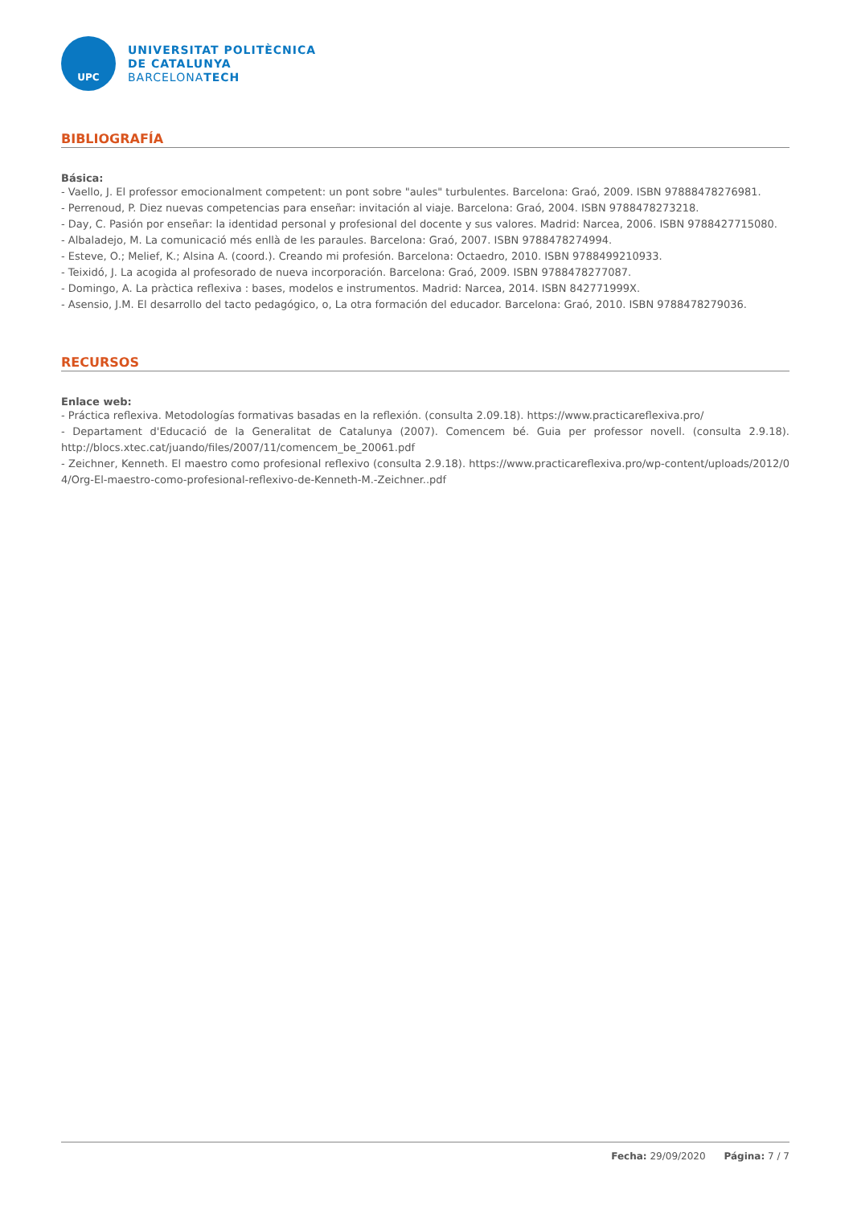UPC
UNIVERSITAT POLITÈCNICA
DE CATALUNYA
BARCELONATECH
BIBLIOGRAFÍA
Básica:
- Vaello, J. El professor emocionalment competent: un pont sobre "aules" turbulentes. Barcelona: Graó, 2009. ISBN 97888478276981.
- Perrenoud, P. Diez nuevas competencias para enseñar: invitación al viaje. Barcelona: Graó, 2004. ISBN 9788478273218.
- Day, C. Pasión por enseñar: la identidad personal y profesional del docente y sus valores. Madrid: Narcea, 2006. ISBN 9788427715080.
- Albaladejo, M. La comunicació més enllà de les paraules. Barcelona: Graó, 2007. ISBN 9788478274994.
- Esteve, O.; Melief, K.; Alsina A. (coord.). Creando mi profesión. Barcelona: Octaedro, 2010. ISBN 9788499210933.
- Teixidó, J. La acogida al profesorado de nueva incorporación. Barcelona: Graó, 2009. ISBN 9788478277087.
- Domingo, A. La pràctica reflexiva : bases, modelos e instrumentos. Madrid: Narcea, 2014. ISBN 842771999X.
- Asensio, J.M. El desarrollo del tacto pedagógico, o, La otra formación del educador. Barcelona: Graó, 2010. ISBN 9788478279036.
RECURSOS
Enlace web:
- Práctica reflexiva. Metodologías formativas basadas en la reflexión. (consulta 2.09.18). https://www.practicareflexiva.pro/
- Departament d'Educació de la Generalitat de Catalunya (2007). Comencem bé. Guia per professor novell. (consulta 2.9.18). http://blocs.xtec.cat/juando/files/2007/11/comencem_be_20061.pdf
- Zeichner, Kenneth. El maestro como profesional reflexivo (consulta 2.9.18). https://www.practicareflexiva.pro/wp-content/uploads/2012/04/Org-El-maestro-como-profesional-reflexivo-de-Kenneth-M.-Zeichner..pdf
Fecha: 29/09/2020 Página: 7 / 7